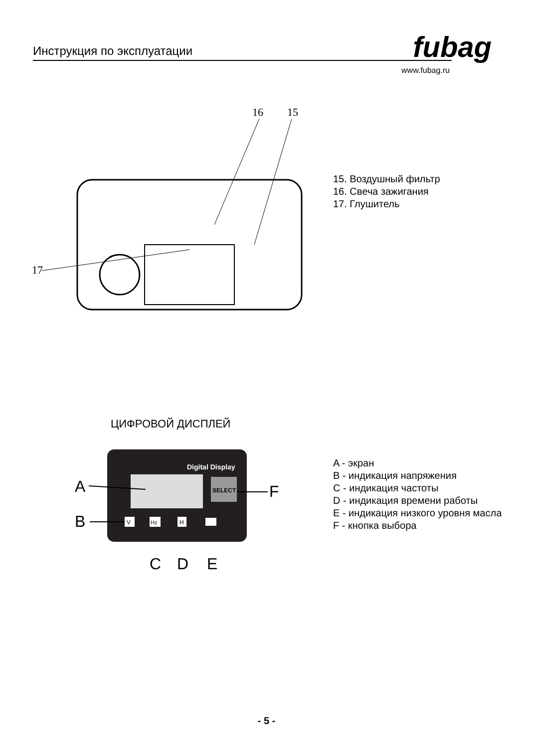Инструкция по эксплуатации
fubag
www.fubag.ru
16
15
17
15. Воздушный фильтр
16. Свеча зажигания
17. Глушитель
ЦИФРОВОЙ ДИСПЛЕЙ
Digital Display
SELECT
A
B
F
V
Hz
H
C
D
E
A - экран
B - индикация напряжения
C - индикация частоты
D - индикация времени работы
E - индикация низкого уровня масла
F - кнопка выбора
- 5 -